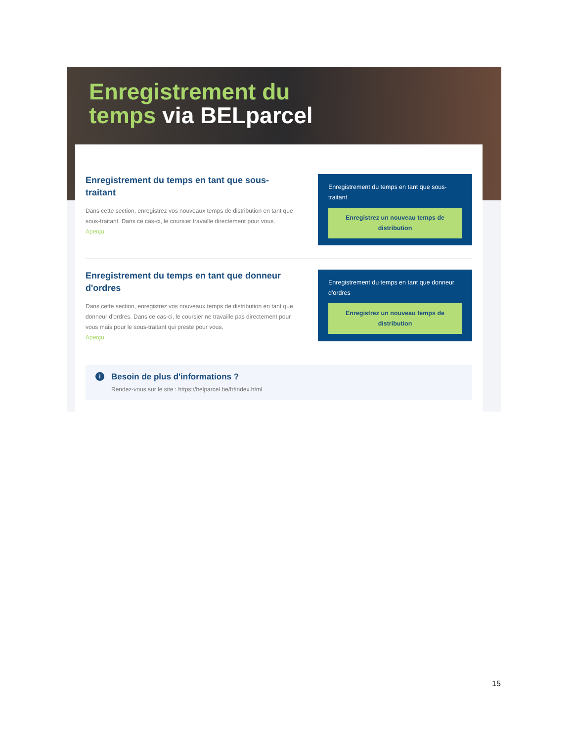Enregistrement du
temps via BELparcel
Enregistrement du temps en tant que sous-traitant
Dans cette section, enregistrez vos nouveaux temps de distribution en tant que sous-traitant. Dans ce cas-ci, le coursier travaille directement pour vous.
Aperçu
Enregistrement du temps en tant que sous-traitant
Enregistrez un nouveau temps de distribution
Enregistrement du temps en tant que donneur d'ordres
Dans cette section, enregistrez vos nouveaux temps de distribution en tant que donneur d'ordres. Dans ce cas-ci, le coursier ne travaille pas directement pour vous mais pour le sous-traitant qui preste pour vous.
Aperçu
Enregistrement du temps en tant que donneur d'ordres
Enregistrez un nouveau temps de distribution
i
Besoin de plus d'informations ?
Rendez-vous sur le site : https://belparcel.be/fr/index.html
15